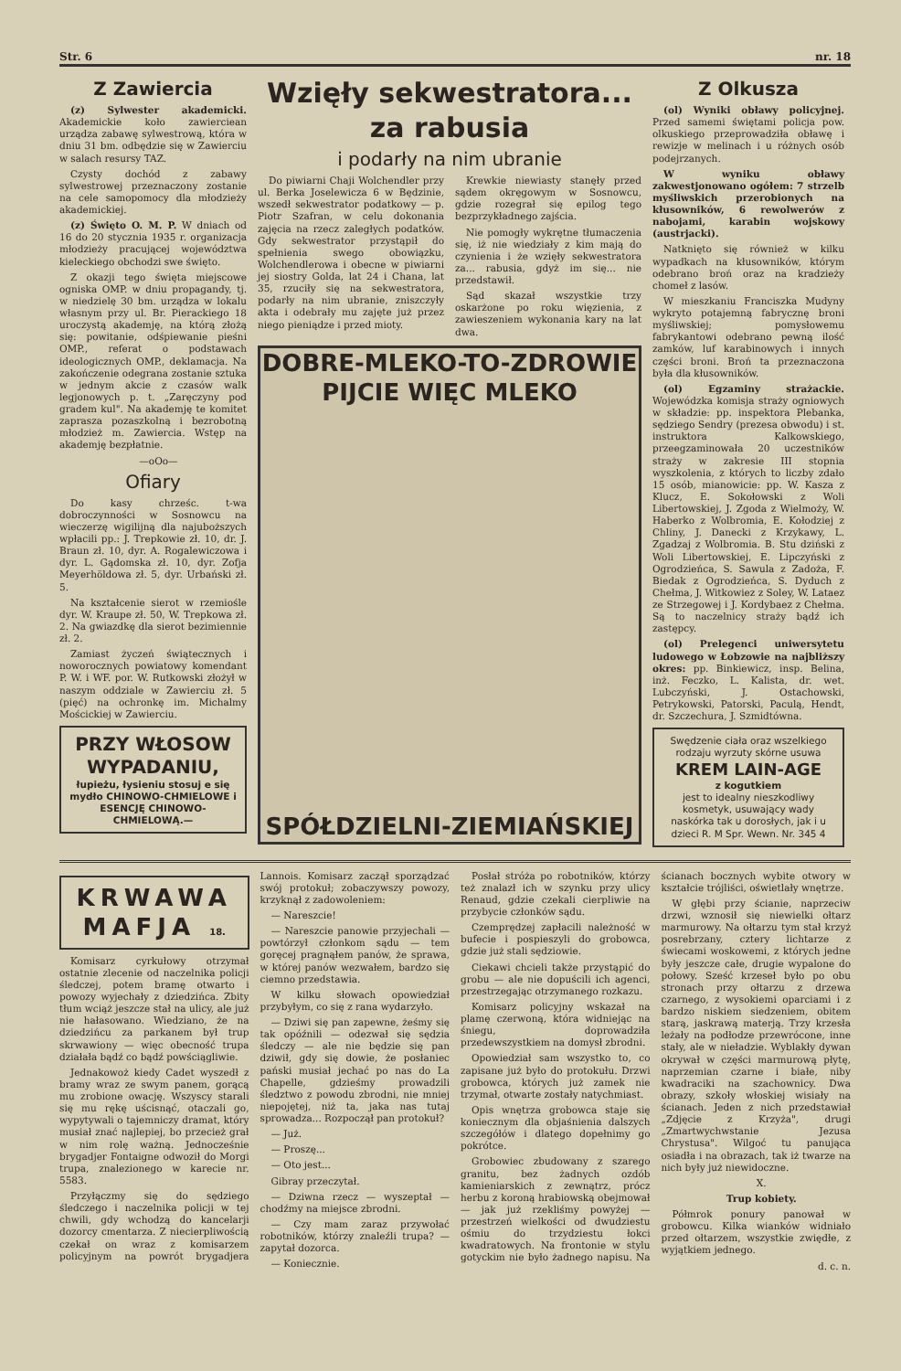Str. 6 nr. 18
Z Zawiercia
(z) Sylwester akademicki. Akademickie koło zawierciean urządza zabawę sylwestrową, która w dniu 31 bm. odbędzie się w Zawierciu w salach resursy TAZ.
Czysty dochód z zabawy sylwestrowej przeznaczony zostanie na cele samopomocy dla młodzieży akademickiej.
(z) Święto O. M. P. W dniach od 16 do 20 stycznia 1935 r. organizacja młodzieży pracującej województwa kieleckiego obchodzi swe święto.
Z okazji tego święta miejscowe ogniska OMP. w dniu propagandy, tj. w niedzielę 30 bm. urządza w lokalu własnym przy ul. Br. Pierackiego 18 uroczystą akademję, na którą złożą się: powitanie, odśpiewanie pieśni OMP., referat o podstawach ideologicznych OMP., deklamacja. Na zakończenie odegrana zostanie sztuka w jednym akcie z czasów walk legjonowych p. t. „Zaręczyny pod gradem kul". Na akademję te komitet zaprasza pozaszkolną i bezrobotną młodzież m. Zawiercia. Wstęp na akademję bezpłatnie.
—oOo—
Ofiary
Do kasy chrześc. t-wa dobroczynności w Sosnowcu na wieczerzę wigilijną dla najuboższych wpłacili pp.: J. Trepkowie zł. 10, dr. J. Braun zł. 10, dyr. A. Rogalewiczowa i dyr. L. Gądomska zł. 10, dyr. Zofja Meyerhöldowa zł. 5, dyr. Urbański zł. 5.
Na kształcenie sierot w rzemiośle dyr. W. Kraupe zł. 50, W. Trepkowa zł. 2. Na gwiazdkę dla sierot bezimiennie zł. 2.
Zamiast życzeń świątecznych i noworocznych powiatowy komendant P. W. i WF. por. W. Rutkowski złożył w naszym oddziale w Zawierciu zł. 5 (pięć) na ochronkę im. Michalmy Mościckiej w Zawierciu.
PRZY WŁOSOW WYPADANIU,
łupieżu, łysieniu stosuj e się mydło CHINOWO-CHMIELOWE i ESENCJĘ CHINOWO-CHMIELOWĄ.—
Wzięły sekwestratora... za rabusia
i podarły na nim ubranie
Do piwiarni Chaji Wolchendler przy ul. Berka Joselewicza 6 w Będzinie, wszedł sekwestrator podatkowy — p. Piotr Szafran, w celu dokonania zajęcia na rzecz zaległych podatków. Gdy sekwestrator przystąpił do spełnienia swego obowiązku, Wolchendlerowa i obecne w piwiarni jej siostry Golda, lat 24 i Chana, lat 35, rzuciły się na sekwestratora, podarły na nim ubranie, zniszczyły akta i odebrały mu zajęte już przez niego pieniądze i przed mioty.
Krewkie niewiasty stanęły przed sądem okręgowym w Sosnowcu, gdzie rozegrał się epilog tego bezprzykładnego zajścia.
Nie pomogły wykrętne tłumaczenia się, iż nie wiedziały z kim mają do czynienia i że wzięły sekwestratora za... rabusia, gdyż im się... nie przedstawił.
Sąd skazał wszystkie trzy oskarżone po roku więzienia, z zawieszeniem wykonania kary na lat dwa.
DOBRE-MLEKO-TO-ZDROWIE
PIJCIE WIĘC MLEKO
SPÓŁDZIELNI-ZIEMIAŃSKIEJ
Z Olkusza
(ol) Wyniki obławy policyjnej. Przed samemi świętami policja pow. olkuskiego przeprowadziła obławę i rewizje w melinach i u różnych osób podejrzanych.
W wyniku obławy zakwestjonowano ogółem: 7 strzelb myśliwskich przerobionych na kłusowników, 6 rewolwerów z nabojami, karabin wojskowy (austrjacki).
Natknięto się również w kilku wypadkach na kłusowników, którym odebrano broń oraz na kradzieży chomeł z lasów.
W mieszkaniu Franciszka Mudyny wykryto potajemną fabrycznę broni myśliwskiej; pomysłowemu fabrykantowi odebrano pewną ilość zamków, luf karabinowych i innych części broni. Broń ta przeznaczona była dla kłusowników.
(ol) Egzaminy strażackie. Wojewódzka komisja straży ogniowych w składzie: pp. inspektora Plebanka, sędziego Sendry (prezesa obwodu) i st. instruktora Kalkowskiego, przeegzaminowała 20 uczestników straży w zakresie III stopnia wyszkolenia, z których to liczby zdało 15 osób, mianowicie: pp. W. Kasza z Klucz, E. Sokołowski z Woli Libertowskiej, J. Zgoda z Wielmoży, W. Haberko z Wolbromia, E. Kołodziej z Chliny, J. Danecki z Krzykawy, L. Zgadzaj z Wolbromia. B. Stu dziński z Woli Libertowskiej, E. Lipczyński z Ogrodzieńca, S. Sawula z Zadoża, F. Biedak z Ogrodzieńca, S. Dyduch z Chełma, J. Witkowiez z Soley, W. Lataez ze Strzegowej i J. Kordybaez z Chełma. Są to naczelnicy straży bądź ich zastępcy.
(ol) Prelegenci uniwersytetu ludowego w Łobzowie na najbliższy okres: pp. Binkiewicz, insp. Belina, inż. Feczko, L. Kalista, dr. wet. Lubczyński, J. Ostachowski, Petrykowski, Patorski, Paculą, Hendt, dr. Szczechura, J. Szmidtówna.
Swędzenie ciała oraz wszelkiego rodzaju wyrzuty skórne usuwa
KREM LAIN-AGE
z kogutkiem
jest to idealny nieszkodliwy kosmetyk, usuwający wady naskórka tak u dorosłych, jak i u dzieci R. M Spr. Wewn. Nr. 345 4
KRWAWA MAFJA 18.
Komisarz cyrkułowy otrzymał ostatnie zlecenie od naczelnika policji śledczej, potem bramę otwarto i powozy wyjechały z dziedzińca. Zbity tłum wciąż jeszcze stał na ulicy, ale już nie hałasowano. Wiedziano, że na dziedzińcu za parkanem był trup skrwawiony — więc obecność trupa działała bądź co bądź powściągliwie.
Jednakowoż kiedy Cadet wyszedł z bramy wraz ze swym panem, gorącą mu zrobione owację. Wszyscy starali się mu rękę uścisnąć, otaczali go, wypytywali o tajemniczy dramat, który musiał znać najlepiej, bo przecież grał w nim rolę ważną. Jednocześnie brygadjer Fontaigne odwoził do Morgi trupa, znalezionego w karecie nr. 5583.
Przyłączmy się do sędziego śledczego i naczelnika policji w tej chwili, gdy wchodzą do kancelarji dozorcy cmentarza. Z niecierpliwością czekał on wraz z komisarzem policyjnym na powrót brygadjera Lannois. Komisarz zaczął sporządzać swój protokuł; zobaczywszy powozy, krzyknął z zadowoleniem:
— Nareszcie!
— Nareszcie panowie przyjechali — powtórzył członkom sądu — tem goręcej pragnąłem panów, że sprawa, w której panów wezwałem, bardzo się ciemno przedstawia.
W kilku słowach opowiedział przybyłym, co się z rana wydarzyło.
— Dziwi się pan zapewne, żeśmy się tak opóźnili — odezwał się sędzia śledczy — ale nie będzie się pan dziwił, gdy się dowie, że posłaniec pański musiał jechać po nas do La Chapelle, gdzieśmy prowadzili śledztwo z powodu zbrodni, nie mniej niepojętej, niż ta, jaka nas tutaj sprowadza... Rozpoczął pan protokuł?
— Już.
— Proszę...
— Oto jest...
Gibray przeczytał.
— Dziwna rzecz — wyszeptał — chodźmy na miejsce zbrodni.
— Czy mam zaraz przywołać robotników, którzy znaleźli trupa? — zapytał dozorca.
— Koniecznie.
Posłał stróża po robotników, którzy też znalazł ich w szynku przy ulicy Renaud, gdzie czekali cierpliwie na przybycie członków sądu.
Czemprędzej zapłacili należność w bufecie i pospieszyli do grobowca, gdzie już stali sędziowie.
Ciekawi chcieli także przystąpić do grobu — ale nie dopuścili ich agenci, przestrzegając otrzymanego rozkazu.
Komisarz policyjny wskazał na plamę czerwoną, która widniejąc na śniegu, doprowadziła przedewszystkiem na domysł zbrodni.
Opowiedział sam wszystko to, co zapisane już było do protokułu. Drzwi grobowca, których już zamek nie trzymał, otwarte zostały natychmiast.
Opis wnętrza grobowca staje się koniecznym dla objaśnienia dalszych szczegółów i dlatego dopełnimy go pokrótce.
Grobowiec zbudowany z szarego granitu, bez żadnych ozdób kamieniarskich z zewnątrz, prócz herbu z koroną hrabiowską obejmował — jak już rzekliśmy powyżej — przestrzeń wielkości od dwudziestu ośmiu do trzydziestu łokci kwadratowych. Na frontonie w stylu gotyckim nie było żadnego napisu. Na ścianach bocznych wybite otwory w kształcie trójliści, oświetlały wnętrze.
W głębi przy ścianie, naprzeciw drzwi, wznosił się niewielki ołtarz marmurowy. Na ołtarzu tym stał krzyż posrebrzany, cztery lichtarze z świecami woskowemi, z których jedne były jeszcze całe, drugie wypalone do połowy. Sześć krzeseł było po obu stronach przy ołtarzu z drzewa czarnego, z wysokiemi oparciami i z bardzo niskiem siedzeniem, obitem starą, jaskrawą materją. Trzy krzesła leżały na podłodze przewrócone, inne stały, ale w nieładzie. Wyblakły dywan okrywał w części marmurową płytę, naprzemian czarne i białe, niby kwadraciki na szachownicy. Dwa obrazy, szkoły włoskiej wisiały na ścianach. Jeden z nich przedstawiał „Zdjęcie z Krzyża", drugi „Zmartwychwstanie Jezusa Chrystusa". Wilgoć tu panująca osiadła i na obrazach, tak iż twarze na nich były już niewidoczne.
X.
Trup kobiety.
Półmrok ponury panował w grobowcu. Kilka wianków widniało przed ołtarzem, wszystkie zwiędłe, z wyjątkiem jednego.
d. c. n.